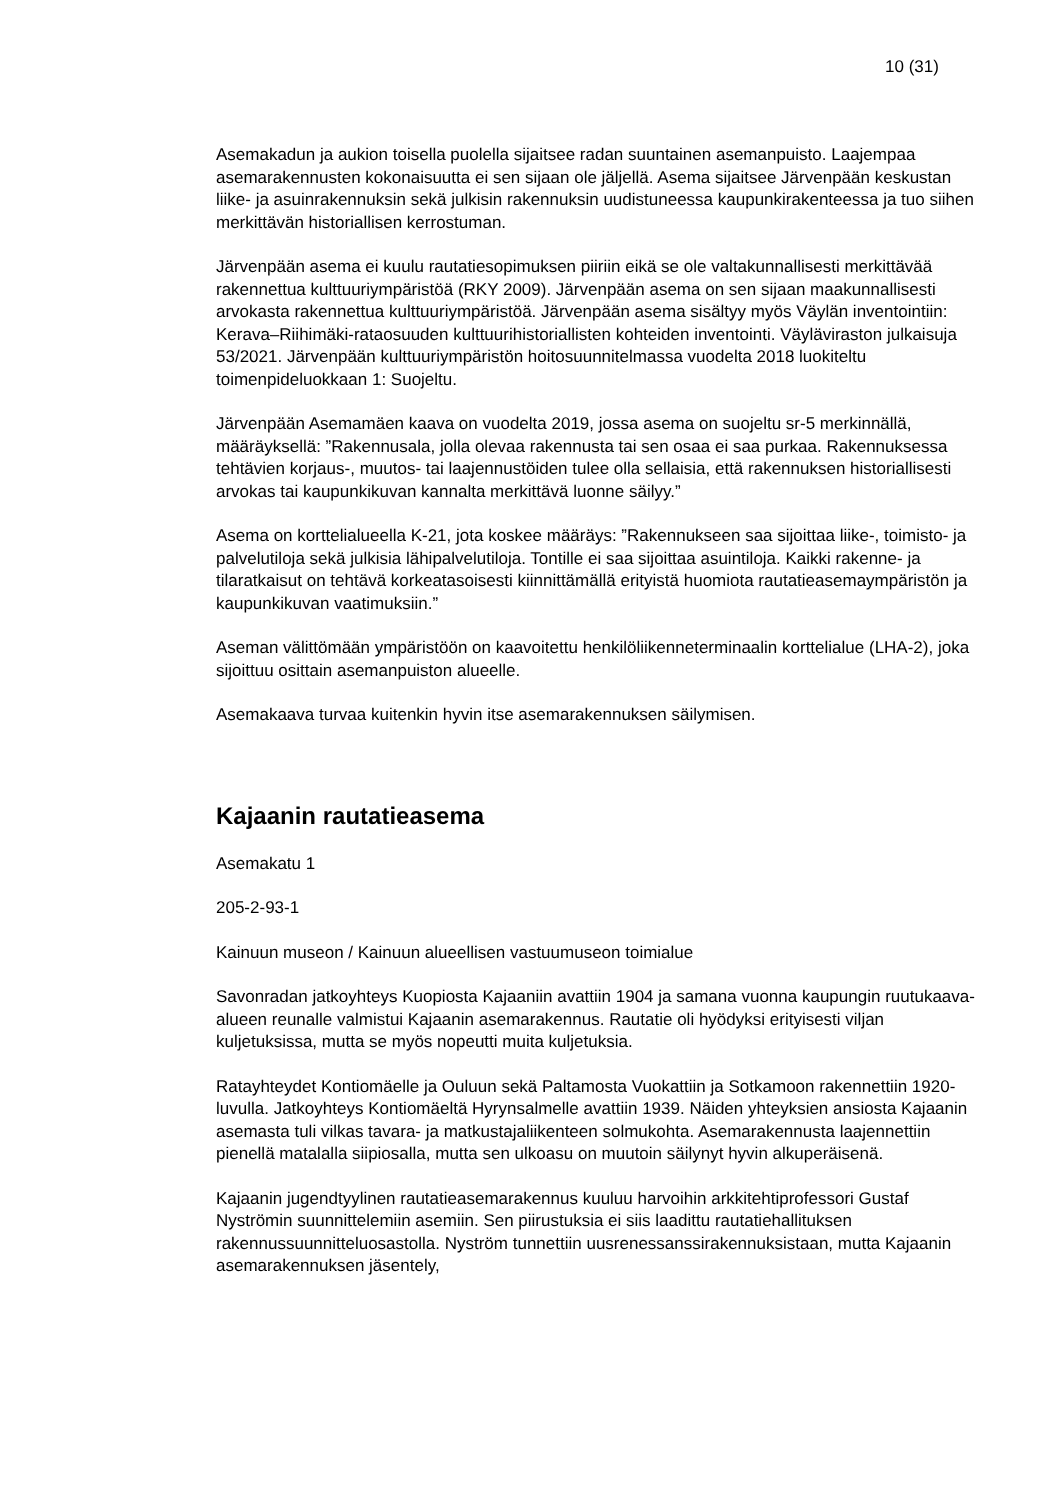10 (31)
Asemakadun ja aukion toisella puolella sijaitsee radan suuntainen asemanpuisto. Laajempaa asemarakennusten kokonaisuutta ei sen sijaan ole jäljellä. Asema sijaitsee Järvenpään keskustan liike- ja asuinrakennuksin sekä julkisin rakennuksin uudistuneessa kaupunkirakenteessa ja tuo siihen merkittävän historiallisen kerrostuman.
Järvenpään asema ei kuulu rautatiesopimuksen piiriin eikä se ole valtakunnallisesti merkittävää rakennettua kulttuuriympäristöä (RKY 2009). Järvenpään asema on sen sijaan maakunnallisesti arvokasta rakennettua kulttuuriympäristöä. Järvenpään asema sisältyy myös Väylän inventointiin: Kerava–Riihimäki-rataosuuden kulttuurihistoriallisten kohteiden inventointi. Väyläviraston julkaisuja 53/2021. Järvenpään kulttuuriympäristön hoitosuunnitelmassa vuodelta 2018 luokiteltu toimenpideluokkaan 1: Suojeltu.
Järvenpään Asemamäen kaava on vuodelta 2019, jossa asema on suojeltu sr-5 merkinnällä, määräyksellä: ”Rakennusala, jolla olevaa rakennusta tai sen osaa ei saa purkaa. Rakennuksessa tehtävien korjaus-, muutos- tai laajennustöiden tulee olla sellaisia, että rakennuksen historiallisesti arvokas tai kaupunkikuvan kannalta merkittävä luonne säilyy.”
Asema on korttelialueella K-21, jota koskee määräys: ”Rakennukseen saa sijoittaa liike-, toimisto- ja palvelutiloja sekä julkisia lähipalvelutiloja. Tontille ei saa sijoittaa asuintiloja. Kaikki rakenne- ja tilaratkaisut on tehtävä korkeatasoisesti kiinnittämällä erityistä huomiota rautatieasemaympäristön ja kaupunkikuvan vaatimuksiin.”
Aseman välittömään ympäristöön on kaavoitettu henkilöliikenneterminaalin korttelialue (LHA-2), joka sijoittuu osittain asemanpuiston alueelle.
Asemakaava turvaa kuitenkin hyvin itse asemarakennuksen säilymisen.
Kajaanin rautatieasema
Asemakatu 1
205-2-93-1
Kainuun museon / Kainuun alueellisen vastuumuseon toimialue
Savonradan jatkoyhteys Kuopiosta Kajaaniin avattiin 1904 ja samana vuonna kaupungin ruutukaava-alueen reunalle valmistui Kajaanin asemarakennus. Rautatie oli hyödyksi erityisesti viljan kuljetuksissa, mutta se myös nopeutti muita kuljetuksia.
Ratayhteydet Kontiomäelle ja Ouluun sekä Paltamosta Vuokattiin ja Sotkamoon rakennettiin 1920-luvulla. Jatkoyhteys Kontiomäeltä Hyrynsalmelle avattiin 1939. Näiden yhteyksien ansiosta Kajaanin asemasta tuli vilkas tavara- ja matkustajaliikenteen solmukohta. Asemarakennusta laajennettiin pienellä matalalla siipiosalla, mutta sen ulkoasu on muutoin säilynyt hyvin alkuperäisenä.
Kajaanin jugendtyylinen rautatieasemarakennus kuuluu harvoihin arkkitehtiprofessori Gustaf Nyströmin suunnittelemiin asemiin. Sen piirustuksia ei siis laadittu rautatiehallituksen rakennussuunnitteluosastolla. Nyström tunnettiin uusrenessanssirakennuksistaan, mutta Kajaanin asemarakennuksen jäsentely,